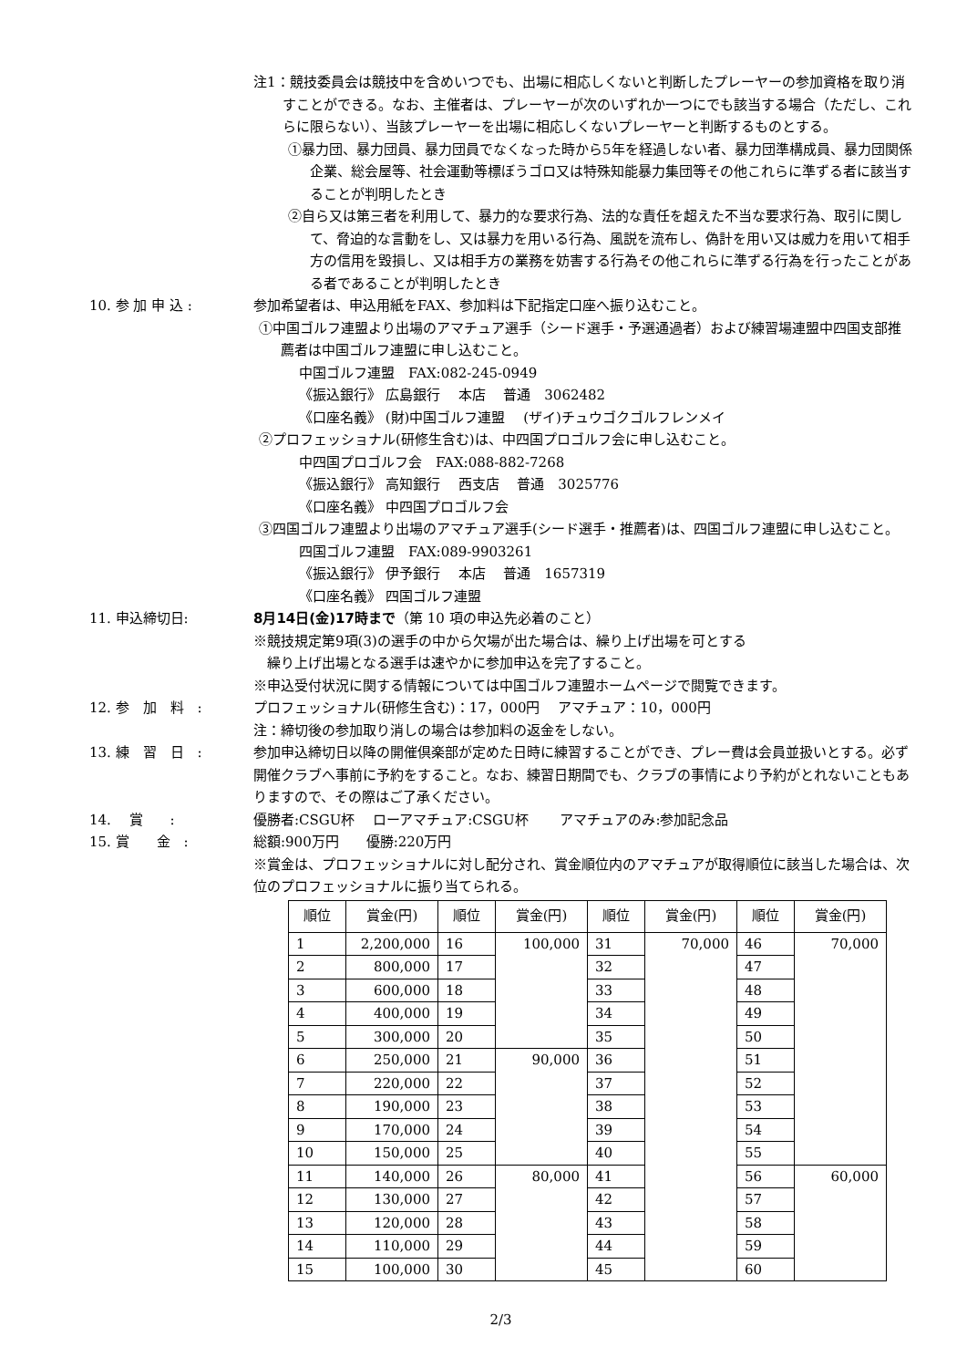注1：競技委員会は競技中を含めいつでも、出場に相応しくないと判断したプレーヤーの参加資格を取り消すことができる。なお、主催者は、プレーヤーが次のいずれか一つにでも該当する場合（ただし、これらに限らない）、当該プレーヤーを出場に相応しくないプレーヤーと判断するものとする。
①暴力団、暴力団員、暴力団員でなくなった時から5年を経過しない者、暴力団準構成員、暴力団関係企業、総会屋等、社会運動等標ぼうゴロ又は特殊知能暴力集団等その他これらに準ずる者に該当することが判明したとき
②自ら又は第三者を利用して、暴力的な要求行為、法的な責任を超えた不当な要求行為、取引に関して、脅迫的な言動をし、又は暴力を用いる行為、風説を流布し、偽計を用い又は威力を用いて相手方の信用を毀損し、又は相手方の業務を妨害する行為その他これらに準ずる行為を行ったことがある者であることが判明したとき
10. 参 加 申 込 : 参加希望者は、申込用紙をFAX、参加料は下記指定口座へ振り込むこと。
①中国ゴルフ連盟より出場のアマチュア選手（シード選手・予選通過者）および練習場連盟中四国支部推薦者は中国ゴルフ連盟に申し込むこと。
中国ゴルフ連盟　FAX:082-245-0949
《振込銀行》 広島銀行　 本店　 普通　3062482
《口座名義》 (財)中国ゴルフ連盟　 (ザイ)チュウゴクゴルフレンメイ
②プロフェッショナル(研修生含む)は、中四国プロゴルフ会に申し込むこと。
中四国プロゴルフ会　FAX:088-882-7268
《振込銀行》 高知銀行　 西支店　 普通　3025776
《口座名義》 中四国プロゴルフ会
③四国ゴルフ連盟より出場のアマチュア選手(シード選手・推薦者)は、四国ゴルフ連盟に申し込むこと。
四国ゴルフ連盟　FAX:089-9903261
《振込銀行》 伊予銀行　 本店　 普通　1657319
《口座名義》 四国ゴルフ連盟
11. 申込締切日: 8月14日(金)17時まで（第 10 項の申込先必着のこと）
※競技規定第9項(3)の選手の中から欠場が出た場合は、繰り上げ出場を可とする
　繰り上げ出場となる選手は速やかに参加申込を完了すること。
※申込受付状況に関する情報については中国ゴルフ連盟ホームページで閲覧できます。
12. 参　加　料　: プロフェッショナル(研修生含む)：17，000円　 アマチュア：10，000円
注：締切後の参加取り消しの場合は参加料の返金をしない。
13. 練　習　日　: 参加申込締切日以降の開催倶楽部が定めた日時に練習することができ、プレー費は会員並扱いとする。必ず開催クラブへ事前に予約をすること。なお、練習日期間でも、クラブの事情により予約がとれないこともありますので、その際はご了承ください。
14.　 賞　　: 優勝者:CSGU杯　 ローアマチュア:CSGU杯　　 アマチュアのみ:参加記念品
15. 賞　　金　: 総額:900万円　　優勝:220万円
※賞金は、プロフェッショナルに対し配分され、賞金順位内のアマチュアが取得順位に該当した場合は、次位のプロフェッショナルに振り当てられる。
| 順位 | 賞金(円) | 順位 | 賞金(円) | 順位 | 賞金(円) | 順位 | 賞金(円) |
| --- | --- | --- | --- | --- | --- | --- | --- |
| 1 | 2,200,000 | 16 | 100,000 | 31 | 70,000 | 46 | 70,000 |
| 2 | 800,000 | 17 | | 32 | | 47 | |
| 3 | 600,000 | 18 | | 33 | | 48 | |
| 4 | 400,000 | 19 | | 34 | | 49 | |
| 5 | 300,000 | 20 | | 35 | | 50 | |
| 6 | 250,000 | 21 | 90,000 | 36 | | 51 | |
| 7 | 220,000 | 22 | | 37 | | 52 | |
| 8 | 190,000 | 23 | | 38 | | 53 | |
| 9 | 170,000 | 24 | | 39 | | 54 | |
| 10 | 150,000 | 25 | | 40 | | 55 | |
| 11 | 140,000 | 26 | 80,000 | 41 | | 56 | 60,000 |
| 12 | 130,000 | 27 | | 42 | | 57 | |
| 13 | 120,000 | 28 | | 43 | | 58 | |
| 14 | 110,000 | 29 | | 44 | | 59 | |
| 15 | 100,000 | 30 | | 45 | | 60 | |
2/3